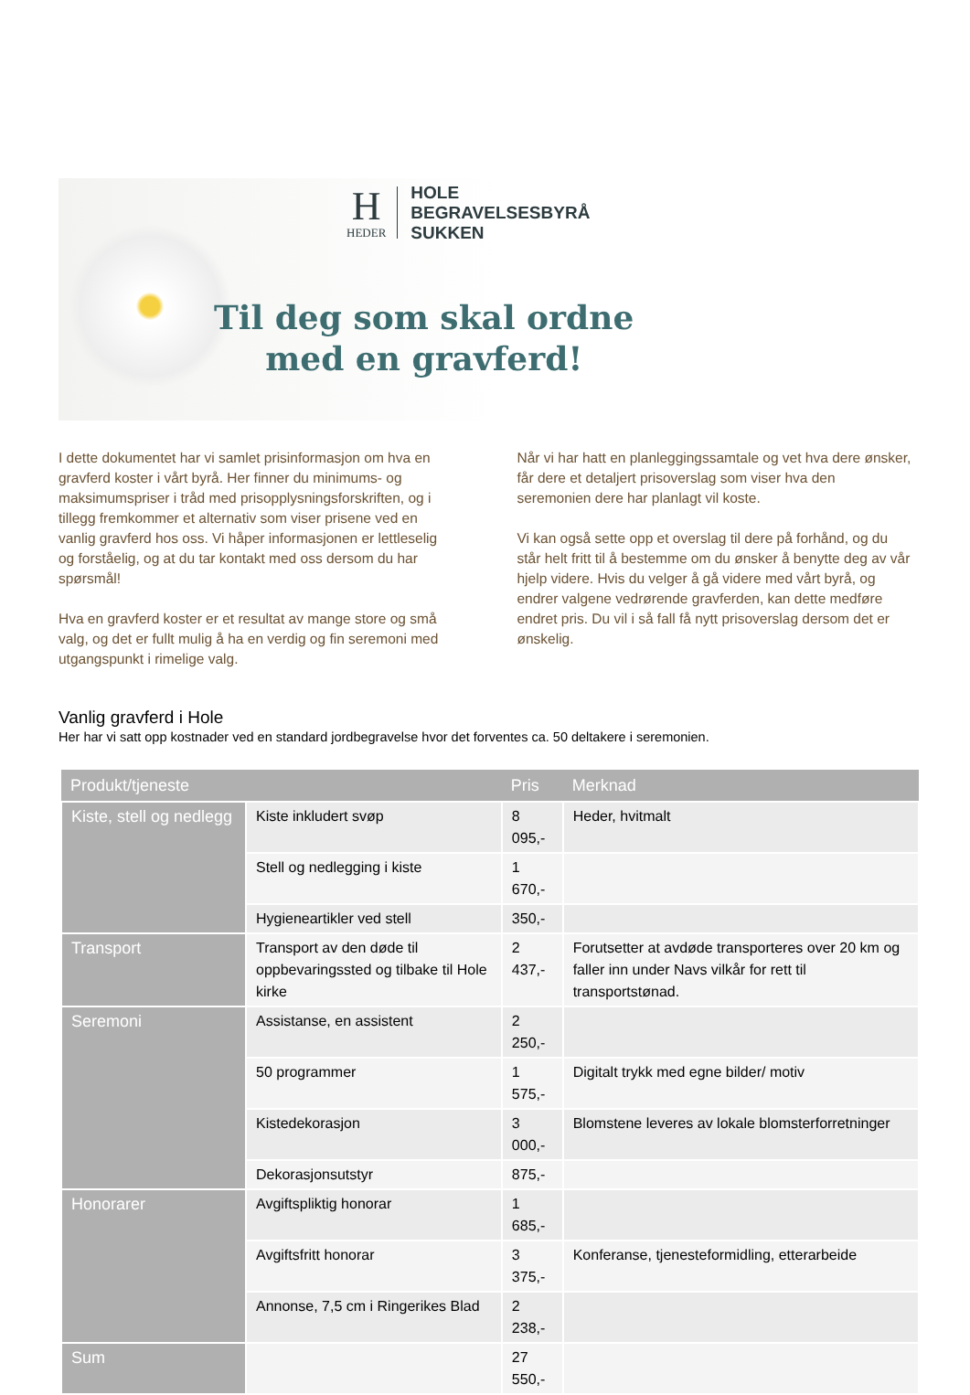H
HEDER
HOLE
BEGRAVELSESBYRÅ
SUKKEN
Til deg som skal ordne
med en gravferd!
I dette dokumentet har vi samlet prisinformasjon om hva en gravferd koster i vårt byrå. Her finner du minimums- og maksimumspriser i tråd med prisopplysningsforskriften, og i tillegg fremkommer et alternativ som viser prisene ved en vanlig gravferd hos oss. Vi håper informasjonen er lettleselig og forståelig, og at du tar kontakt med oss dersom du har spørsmål!
Hva en gravferd koster er et resultat av mange store og små valg, og det er fullt mulig å ha en verdig og fin seremoni med utgangspunkt i rimelige valg.
Når vi har hatt en planleggingssamtale og vet hva dere ønsker, får dere et detaljert prisoverslag som viser hva den seremonien dere har planlagt vil koste.
Vi kan også sette opp et overslag til dere på forhånd, og du står helt fritt til å bestemme om du ønsker å benytte deg av vår hjelp videre. Hvis du velger å gå videre med vårt byrå, og endrer valgene vedrørende gravferden, kan dette medføre endret pris. Du vil i så fall få nytt prisoverslag dersom det er ønskelig.
Vanlig gravferd i Hole
Her har vi satt opp kostnader ved en standard jordbegravelse hvor det forventes ca. 50 deltakere i seremonien.
| Produkt/tjeneste | | Pris | Merknad |
| --- | --- | --- | --- |
| Kiste, stell og nedlegg | Kiste inkludert svøp | 8 095,- | Heder, hvitmalt |
| | Stell og nedlegging i kiste | 1 670,- | |
| | Hygieneartikler ved stell | 350,- | |
| Transport | Transport av den døde til oppbevaringssted og tilbake til Hole kirke | 2 437,- | Forutsetter at avdøde transporteres over 20 km og faller inn under Navs vilkår for rett til transportstønad. |
| Seremoni | Assistanse, en assistent | 2 250,- | |
| | 50 programmer | 1 575,- | Digitalt trykk med egne bilder/ motiv |
| | Kistedekorasjon | 3 000,- | Blomstene leveres av lokale blomsterforretninger |
| | Dekorasjonsutstyr | 875,- | |
| Honorarer | Avgiftspliktig honorar | 1 685,- | |
| | Avgiftsfritt honorar | 3 375,- | Konferanse, tjenesteformidling, etterarbeide |
| | Annonse, 7,5 cm i Ringerikes Blad | 2 238,- | |
| Sum | | 27 550,- | |